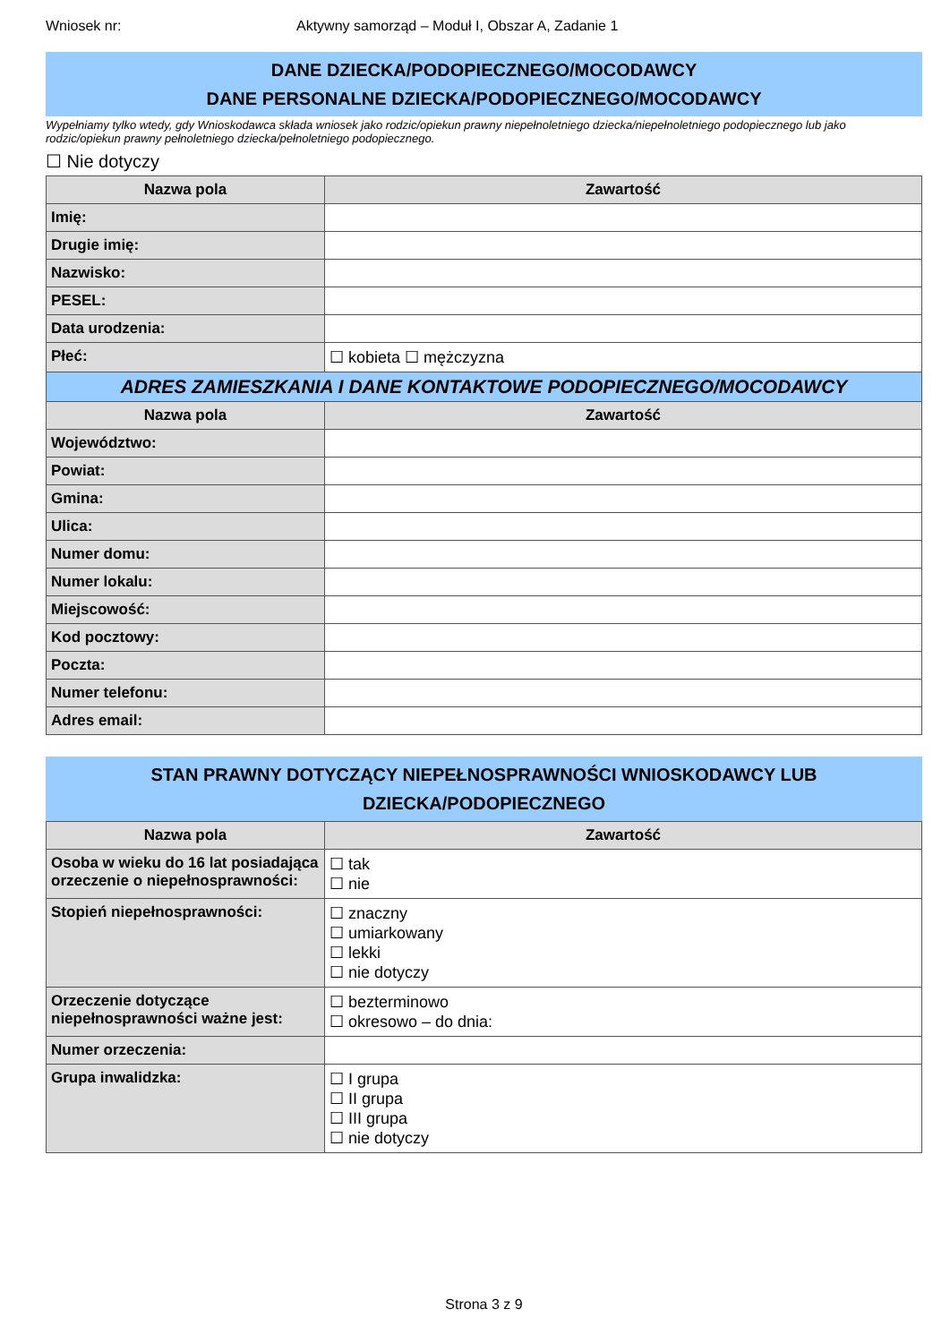Wniosek nr: Aktywny samorząd – Moduł I, Obszar A, Zadanie 1
DANE DZIECKA/PODOPIECZNEGO/MOCODAWCY
DANE PERSONALNE DZIECKA/PODOPIECZNEGO/MOCODAWCY
Wypełniamy tylko wtedy, gdy Wnioskodawca składa wniosek jako rodzic/opiekun prawny niepełnoletniego dziecka/niepełnoletniego podopiecznego lub jako rodzic/opiekun prawny pełnoletniego dziecka/pełnoletniego podopiecznego.
☐ Nie dotyczy
| Nazwa pola | Zawartość |
| --- | --- |
| Imię: | |
| Drugie imię: | |
| Nazwisko: | |
| PESEL: | |
| Data urodzenia: | |
| Płeć: | ☐ kobieta ☐ mężczyzna |
| ADRES ZAMIESZKANIA I DANE KONTAKTOWE PODOPIECZNEGO/MOCODAWCY | |
| Nazwa pola | Zawartość |
| Województwo: | |
| Powiat: | |
| Gmina: | |
| Ulica: | |
| Numer domu: | |
| Numer lokalu: | |
| Miejscowość: | |
| Kod pocztowy: | |
| Poczta: | |
| Numer telefonu: | |
| Adres email: | |
STAN PRAWNY DOTYCZĄCY NIEPEŁNOSPRAWNOŚCI WNIOSKODAWCY LUB
DZIECKA/PODOPIECZNEGO
| Nazwa pola | Zawartość |
| --- | --- |
| Osoba w wieku do 16 lat posiadająca orzeczenie o niepełnosprawności: | ☐ tak ☐ nie |
| Stopień niepełnosprawności: | ☐ znaczny ☐ umiarkowany ☐ lekki ☐ nie dotyczy |
| Orzeczenie dotyczące niepełnosprawności ważne jest: | ☐ bezterminowo ☐ okresowo – do dnia: |
| Numer orzeczenia: | |
| Grupa inwalidzka: | ☐ I grupa ☐ II grupa ☐ III grupa ☐ nie dotyczy |
Strona 3 z 9